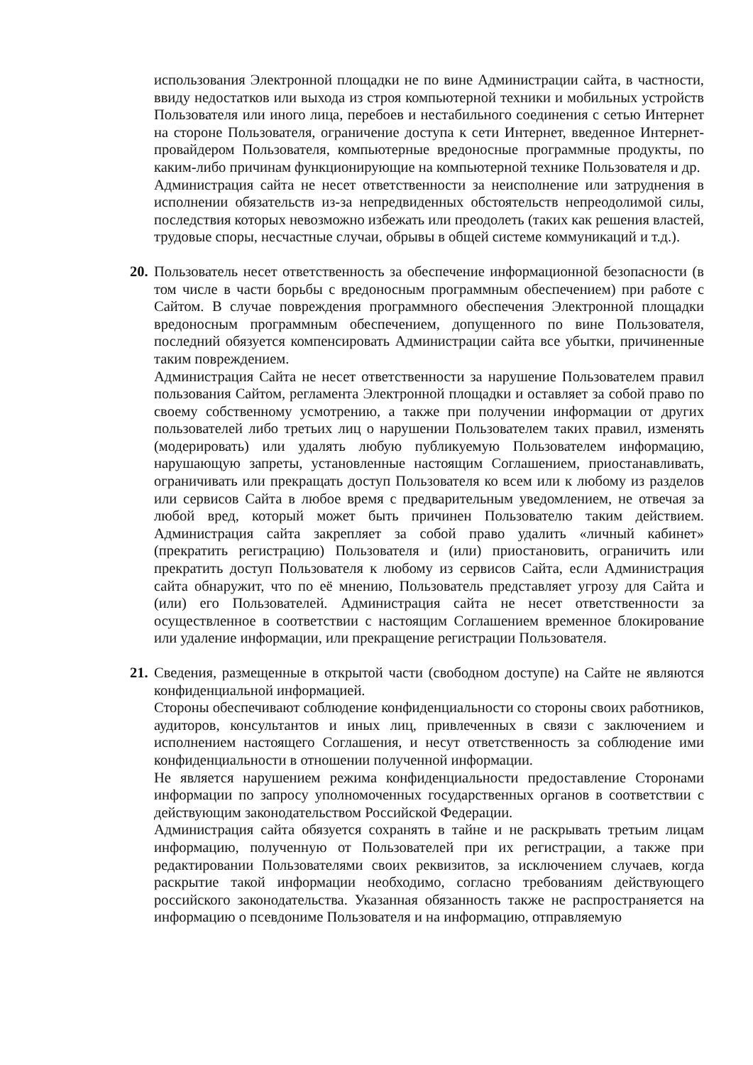использования Электронной площадки не по вине Администрации сайта, в частности, ввиду недостатков или выхода из строя компьютерной техники и мобильных устройств Пользователя или иного лица, перебоев и нестабильного соединения с сетью Интернет на стороне Пользователя, ограничение доступа к сети Интернет, введенное Интернет-провайдером Пользователя, компьютерные вредоносные программные продукты, по каким-либо причинам функционирующие на компьютерной технике Пользователя и др.
Администрация сайта не несет ответственности за неисполнение или затруднения в исполнении обязательств из-за непредвиденных обстоятельств непреодолимой силы, последствия которых невозможно избежать или преодолеть (таких как решения властей, трудовые споры, несчастные случаи, обрывы в общей системе коммуникаций и т.д.).
20.
Пользователь несет ответственность за обеспечение информационной безопасности (в том числе в части борьбы с вредоносным программным обеспечением) при работе с Сайтом. В случае повреждения программного обеспечения Электронной площадки вредоносным программным обеспечением, допущенного по вине Пользователя, последний обязуется компенсировать Администрации сайта все убытки, причиненные таким повреждением.
Администрация Сайта не несет ответственности за нарушение Пользователем правил пользования Сайтом, регламента Электронной площадки и оставляет за собой право по своему собственному усмотрению, а также при получении информации от других пользователей либо третьих лиц о нарушении Пользователем таких правил, изменять (модерировать) или удалять любую публикуемую Пользователем информацию, нарушающую запреты, установленные настоящим Соглашением, приостанавливать, ограничивать или прекращать доступ Пользователя ко всем или к любому из разделов или сервисов Сайта в любое время с предварительным уведомлением, не отвечая за любой вред, который может быть причинен Пользователю таким действием. Администрация сайта закрепляет за собой право удалить «личный кабинет» (прекратить регистрацию) Пользователя и (или) приостановить, ограничить или прекратить доступ Пользователя к любому из сервисов Сайта, если Администрация сайта обнаружит, что по её мнению, Пользователь представляет угрозу для Сайта и (или) его Пользователей. Администрация сайта не несет ответственности за осуществленное в соответствии с настоящим Соглашением временное блокирование или удаление информации, или прекращение регистрации Пользователя.
21.
Сведения, размещенные в открытой части (свободном доступе) на Сайте не являются конфиденциальной информацией.
Стороны обеспечивают соблюдение конфиденциальности со стороны своих работников, аудиторов, консультантов и иных лиц, привлеченных в связи с заключением и исполнением настоящего Соглашения, и несут ответственность за соблюдение ими конфиденциальности в отношении полученной информации.
Не является нарушением режима конфиденциальности предоставление Сторонами информации по запросу уполномоченных государственных органов в соответствии с действующим законодательством Российской Федерации.
Администрация сайта обязуется сохранять в тайне и не раскрывать третьим лицам информацию, полученную от Пользователей при их регистрации, а также при редактировании Пользователями своих реквизитов, за исключением случаев, когда раскрытие такой информации необходимо, согласно требованиям действующего российского законодательства. Указанная обязанность также не распространяется на информацию о псевдониме Пользователя и на информацию, отправляемую